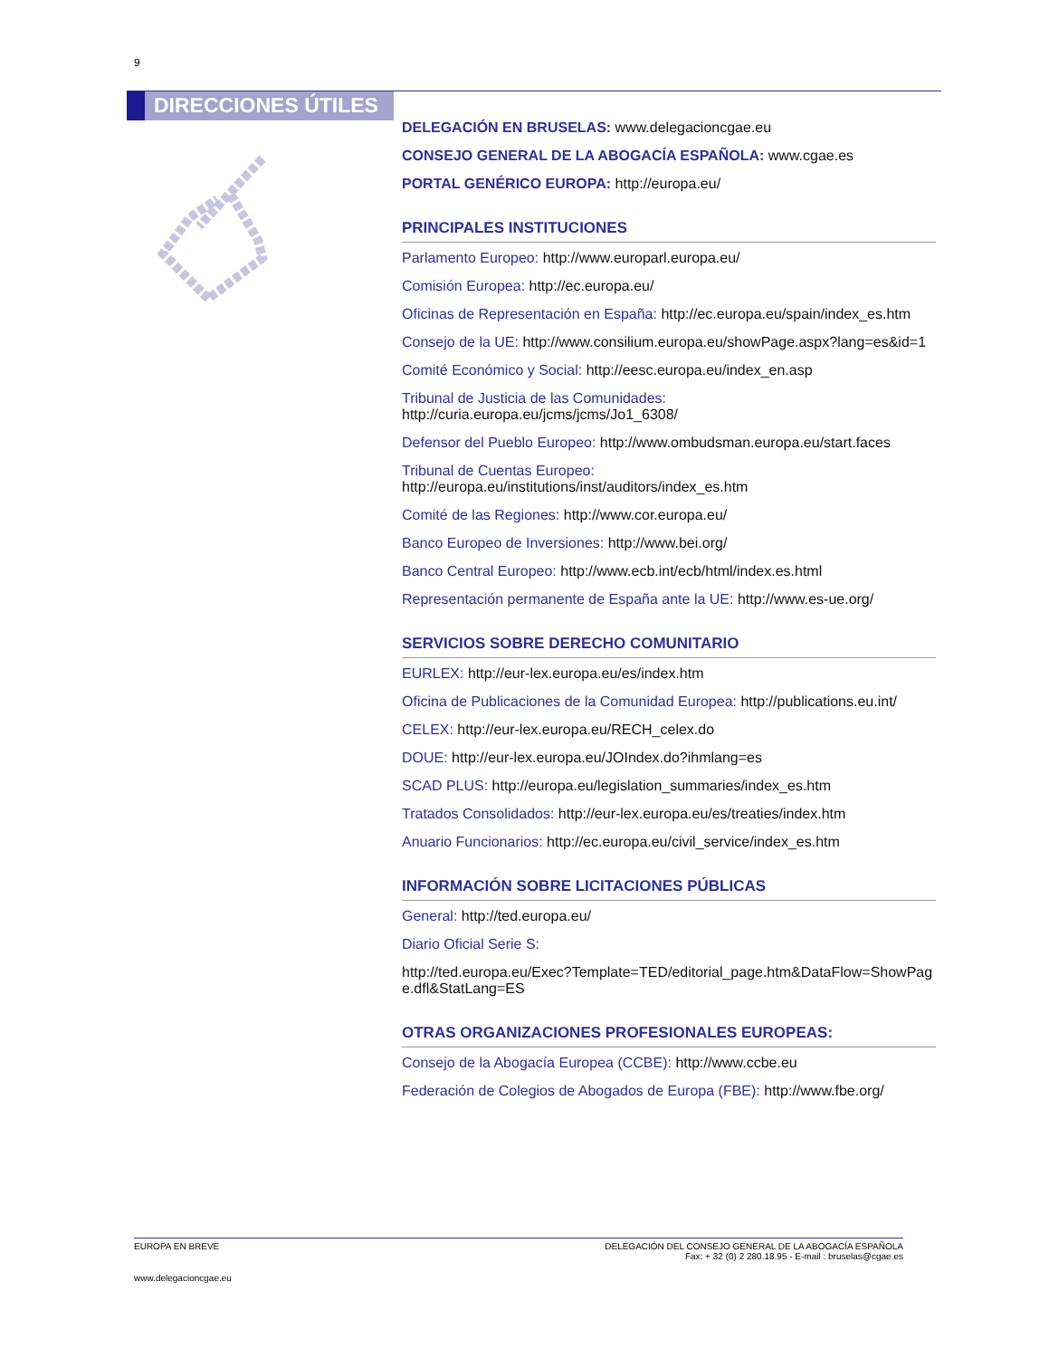9
DIRECCIONES ÚTILES
DELEGACIÓN EN BRUSELAS: www.delegacioncgae.eu
CONSEJO GENERAL DE LA ABOGACÍA ESPAÑOLA: www.cgae.es
PORTAL GENÉRICO EUROPA: http://europa.eu/
PRINCIPALES INSTITUCIONES
Parlamento Europeo: http://www.europarl.europa.eu/
Comisión Europea: http://ec.europa.eu/
Oficinas de Representación en España: http://ec.europa.eu/spain/index_es.htm
Consejo de la UE: http://www.consilium.europa.eu/showPage.aspx?lang=es&id=1
Comité Económico y Social: http://eesc.europa.eu/index_en.asp
Tribunal de Justicia de las Comunidades: http://curia.europa.eu/jcms/jcms/Jo1_6308/
Defensor del Pueblo Europeo: http://www.ombudsman.europa.eu/start.faces
Tribunal de Cuentas Europeo: http://europa.eu/institutions/inst/auditors/index_es.htm
Comité de las Regiones: http://www.cor.europa.eu/
Banco Europeo de Inversiones: http://www.bei.org/
Banco Central Europeo: http://www.ecb.int/ecb/html/index.es.html
Representación permanente de España ante la UE: http://www.es-ue.org/
SERVICIOS SOBRE DERECHO COMUNITARIO
EURLEX: http://eur-lex.europa.eu/es/index.htm
Oficina de Publicaciones de la Comunidad Europea: http://publications.eu.int/
CELEX: http://eur-lex.europa.eu/RECH_celex.do
DOUE: http://eur-lex.europa.eu/JOIndex.do?ihmlang=es
SCAD PLUS: http://europa.eu/legislation_summaries/index_es.htm
Tratados Consolidados: http://eur-lex.europa.eu/es/treaties/index.htm
Anuario Funcionarios: http://ec.europa.eu/civil_service/index_es.htm
INFORMACIÓN SOBRE LICITACIONES PÚBLICAS
General: http://ted.europa.eu/
Diario Oficial Serie S:
http://ted.europa.eu/Exec?Template=TED/editorial_page.htm&DataFlow=ShowPage.dfl&StatLang=ES
OTRAS ORGANIZACIONES PROFESIONALES EUROPEAS:
Consejo de la Abogacía Europea (CCBE): http://www.ccbe.eu
Federación de Colegios de Abogados de Europa (FBE): http://www.fbe.org/
DELEGACIÓN DEL CONSEJO GENERAL DE LA ABOGACÍA ESPAÑOLA
Fax: + 32 (0) 2 280.18.95 - E-mail : bruselas@cgae.es
EUROPA EN BREVE
www.delegacioncgae.eu